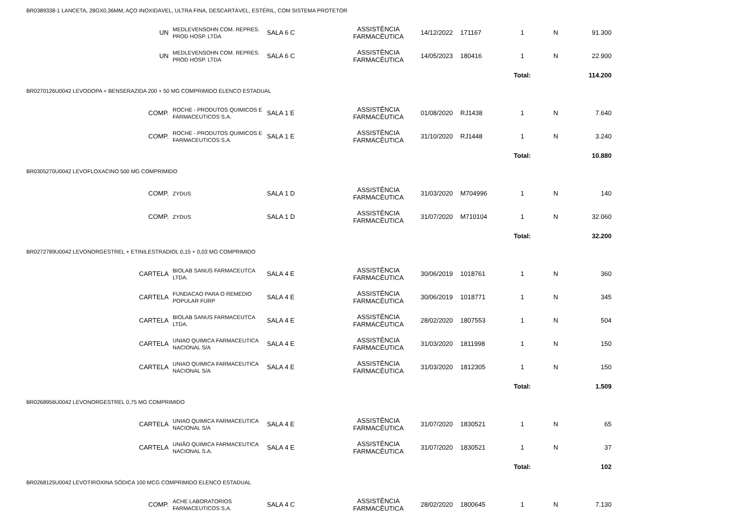BR0389338-1 LANCETA, 28GX0,36MM, AÇO INOXIDÁVEL, ULTRA FINA, DESCARTÁVEL, ESTÉRIL, COM SISTEMA PROTETOR
| UN | MEDLEVENSOHN COM. REPRES. PROD HOSP. LTDA | SALA 6 C | ASSISTÊNCIA FARMACÊUTICA | 14/12/2022 | 171167 | 1 | N | 91.300 |
| UN | MEDLEVENSOHN COM. REPRES. PROD HOSP. LTDA | SALA 6 C | ASSISTÊNCIA FARMACÊUTICA | 14/05/2023 | 180416 | 1 | N | 22.900 |
| | | | | | | Total: | | 114.200 |
BR0270126U0042 LEVODOPA + BENSERAZIDA 200 + 50 MG COMPRIMIDO ELENCO ESTADUAL
| COMP. | ROCHE - PRODUTOS QUIMICOS E FARMACEUTICOS S.A. | SALA 1 E | ASSISTÊNCIA FARMACÊUTICA | 01/08/2020 | RJ1438 | 1 | N | 7.640 |
| COMP. | ROCHE - PRODUTOS QUIMICOS E FARMACEUTICOS S.A. | SALA 1 E | ASSISTÊNCIA FARMACÊUTICA | 31/10/2020 | RJ1448 | 1 | N | 3.240 |
| | | | | | | Total: | | 10.880 |
BR0305270U0042 LEVOFLOXACINO 500 MG COMPRIMIDO
| COMP. | ZYDUS | SALA 1 D | ASSISTÊNCIA FARMACÊUTICA | 31/03/2020 | M704996 | 1 | N | 140 |
| COMP. | ZYDUS | SALA 1 D | ASSISTÊNCIA FARMACÊUTICA | 31/07/2020 | M710104 | 1 | N | 32.060 |
| | | | | | | Total: | | 32.200 |
BR0272789U0042 LEVONORGESTREL + ETINILESTRADIOL 0,15 + 0,03 MG COMPRIMIDO
| CARTELA | BIOLAB SANUS FARMACEUTCA LTDA. | SALA 4 E | ASSISTÊNCIA FARMACÊUTICA | 30/06/2019 | 1018761 | 1 | N | 360 |
| CARTELA | FUNDACAO PARA O REMEDIO POPULAR FURP | SALA 4 E | ASSISTÊNCIA FARMACÊUTICA | 30/06/2019 | 1018771 | 1 | N | 345 |
| CARTELA | BIOLAB SANUS FARMACEUTCA LTDA. | SALA 4 E | ASSISTÊNCIA FARMACÊUTICA | 28/02/2020 | 1807553 | 1 | N | 504 |
| CARTELA | UNIAO QUIMICA FARMACEUTICA NACIONAL S/A | SALA 4 E | ASSISTÊNCIA FARMACÊUTICA | 31/03/2020 | 1811998 | 1 | N | 150 |
| CARTELA | UNIAO QUIMICA FARMACEUTICA NACIONAL S/A | SALA 4 E | ASSISTÊNCIA FARMACÊUTICA | 31/03/2020 | 1812305 | 1 | N | 150 |
| | | | | | | Total: | | 1.509 |
BR0268956U0042 LEVONORGESTREL 0,75 MG COMPRIMIDO
| CARTELA | UNIAO QUIMICA FARMACEUTICA NACIONAL S/A | SALA 4 E | ASSISTÊNCIA FARMACÊUTICA | 31/07/2020 | 1830521 | 1 | N | 65 |
| CARTELA | UNIÃO QUIMICA FARMACEUTICA NACIONAL S.A. | SALA 4 E | ASSISTÊNCIA FARMACÊUTICA | 31/07/2020 | 1830521 | 1 | N | 37 |
| | | | | | | Total: | | 102 |
BR0268125U0042 LEVOTIROXINA SÓDICA 100 MCG COMPRIMIDO ELENCO ESTADUAL
| COMP. | ACHE LABORATORIOS FARMACEUTICOS S.A. | SALA 4 C | ASSISTÊNCIA FARMACÊUTICA | 28/02/2020 | 1800645 | 1 | N | 7.130 |